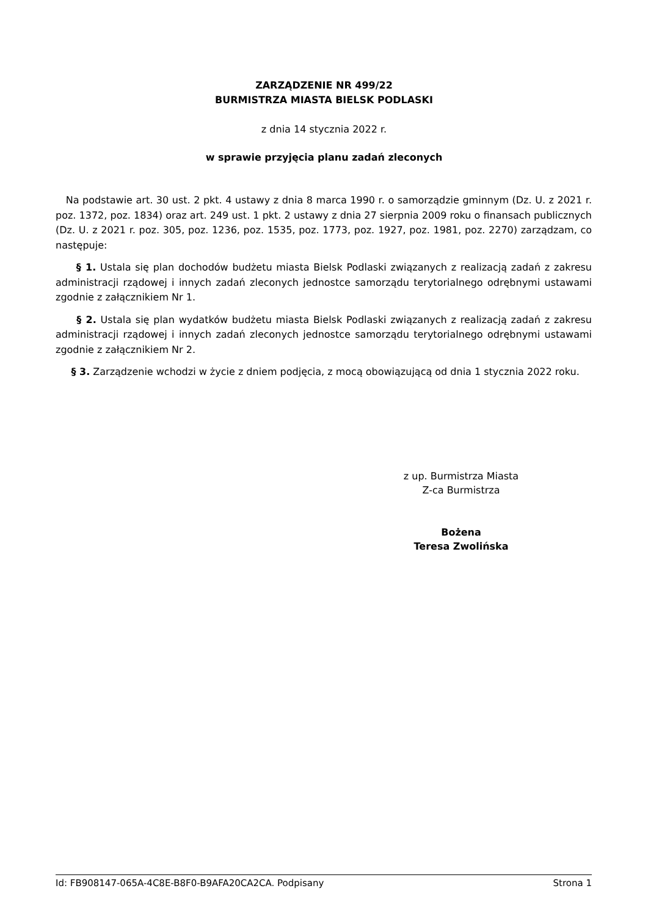ZARZĄDZENIE NR 499/22
BURMISTRZA MIASTA BIELSK PODLASKI
z dnia 14 stycznia 2022 r.
w sprawie przyjęcia planu zadań zleconych
Na podstawie art. 30 ust. 2 pkt. 4 ustawy z dnia 8 marca 1990 r. o samorządzie gminnym (Dz. U. z 2021 r. poz. 1372, poz. 1834) oraz art. 249 ust. 1 pkt. 2 ustawy z dnia 27 sierpnia 2009 roku o finansach publicznych (Dz. U. z 2021 r. poz. 305, poz. 1236, poz. 1535, poz. 1773, poz. 1927, poz. 1981, poz. 2270) zarządzam, co następuje:
§ 1. Ustala się plan dochodów budżetu miasta Bielsk Podlaski związanych z realizacją zadań z zakresu administracji rządowej i innych zadań zleconych jednostce samorządu terytorialnego odrębnymi ustawami zgodnie z załącznikiem Nr 1.
§ 2. Ustala się plan wydatków budżetu miasta Bielsk Podlaski związanych z realizacją zadań z zakresu administracji rządowej i innych zadań zleconych jednostce samorządu terytorialnego odrębnymi ustawami zgodnie z załącznikiem Nr 2.
§ 3. Zarządzenie wchodzi w życie z dniem podjęcia, z mocą obowiązującą od dnia 1 stycznia 2022 roku.
z up. Burmistrza Miasta
Z-ca Burmistrza
Bożena
Teresa Zwolińska
Id: FB908147-065A-4C8E-B8F0-B9AFA20CA2CA. Podpisany Strona 1